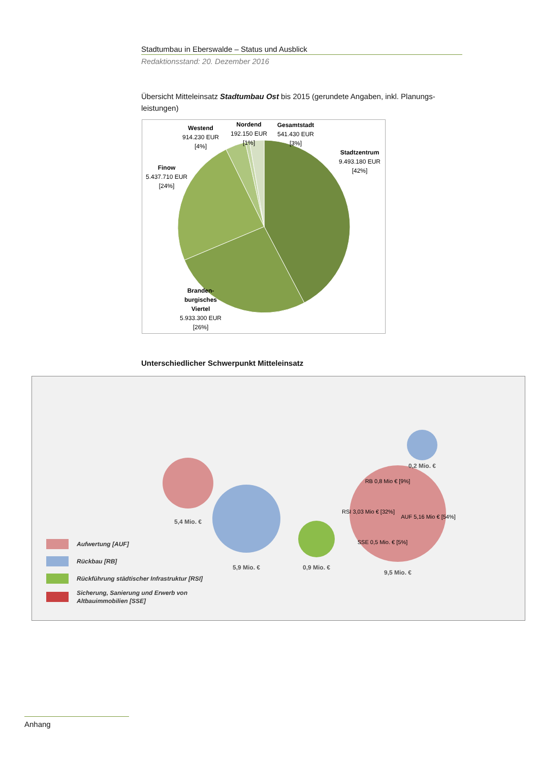Stadtumbau in Eberswalde – Status und Ausblick
Redaktionsstand: 20. Dezember 2016
Übersicht Mitteleinsatz Stadtumbau Ost bis 2015 (gerundete Angaben, inkl. Planungs-leistungen)
Stadtzentrum
9.493.180 EUR
[42%]
Branden-
burgisches
Viertel
5.933.300 EUR
[26%]
Finow
5.437.710 EUR
[24%]
Westend
914.230 EUR
[4%]
Nordend
192.150 EUR
[1%]
Gesamtstadt
541.430 EUR
[3%]
Unterschiedlicher Schwerpunkt Mitteleinsatz
5,4 Mio. €
5,9 Mio. €
0,9 Mio. €
RB 0,8 Mio € [9%]
RSI 3,03 Mio € [32%]
AUF 5,16 Mio € [54%]
SSE 0,5 Mio. € [5%]
9,5 Mio. €
0,2 Mio. €
Aufwertung [AUF]
Rückbau [RB]
Rückführung städtischer Infrastruktur [RSI]
Sicherung, Sanierung und Erwerb von
Altbauimmobilien [SSE]
Anhang